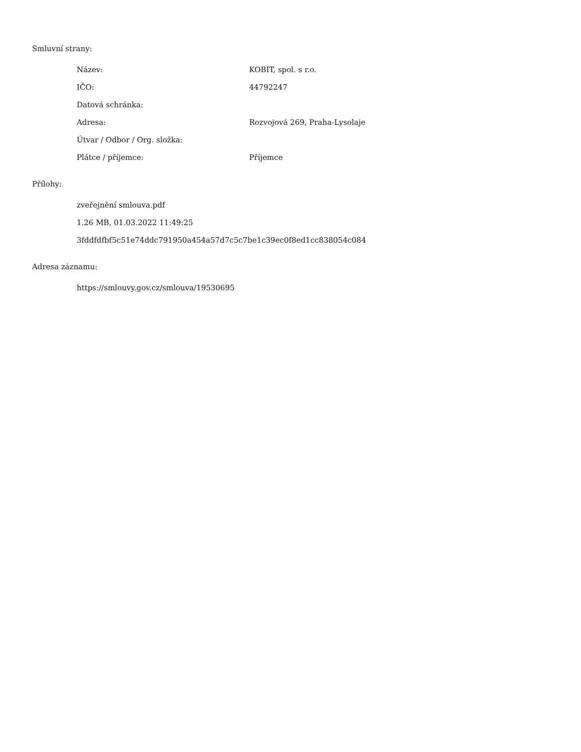Smluvní strany:
| Název: | KOBIT, spol. s r.o. |
| IČO: | 44792247 |
| Datová schránka: | |
| Adresa: | Rozvojová 269, Praha-Lysolaje |
| Útvar / Odbor / Org. složka: | |
| Plátce / příjemce: | Příjemce |
Přílohy:
zveřejnění smlouva.pdf
1.26 MB, 01.03.2022 11:49:25
3fddfdfbf5c51e74ddc791950a454a57d7c5c7be1c39ec0f8ed1cc838054c084
Adresa záznamu:
https://smlouvy.gov.cz/smlouva/19530695